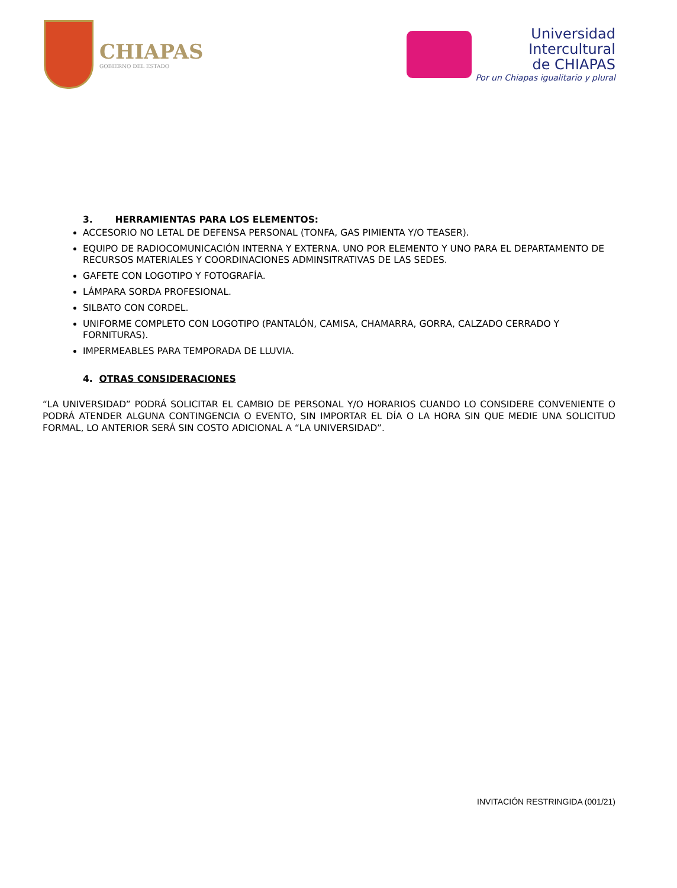CHIAPAS
GOBIERNO DEL ESTADO
Universidad
Intercultural
de CHIAPAS
Por un Chiapas igualitario y plural
3. HERRAMIENTAS PARA LOS ELEMENTOS:
ACCESORIO NO LETAL DE DEFENSA PERSONAL (TONFA, GAS PIMIENTA Y/O TEASER).
EQUIPO DE RADIOCOMUNICACIÓN INTERNA Y EXTERNA. UNO POR ELEMENTO Y UNO PARA EL DEPARTAMENTO DE RECURSOS MATERIALES Y COORDINACIONES ADMINSITRATIVAS DE LAS SEDES.
GAFETE CON LOGOTIPO Y FOTOGRAFÍA.
LÁMPARA SORDA PROFESIONAL.
SILBATO CON CORDEL.
UNIFORME COMPLETO CON LOGOTIPO (PANTALÓN, CAMISA, CHAMARRA, GORRA, CALZADO CERRADO Y FORNITURAS).
IMPERMEABLES PARA TEMPORADA DE LLUVIA.
4. OTRAS CONSIDERACIONES
“LA UNIVERSIDAD” PODRÁ SOLICITAR EL CAMBIO DE PERSONAL Y/O HORARIOS CUANDO LO CONSIDERE CONVENIENTE O PODRÁ ATENDER ALGUNA CONTINGENCIA O EVENTO, SIN IMPORTAR EL DÍA O LA HORA SIN QUE MEDIE UNA SOLICITUD FORMAL, LO ANTERIOR SERÁ SIN COSTO ADICIONAL A “LA UNIVERSIDAD”.
INVITACIÓN RESTRINGIDA (001/21)